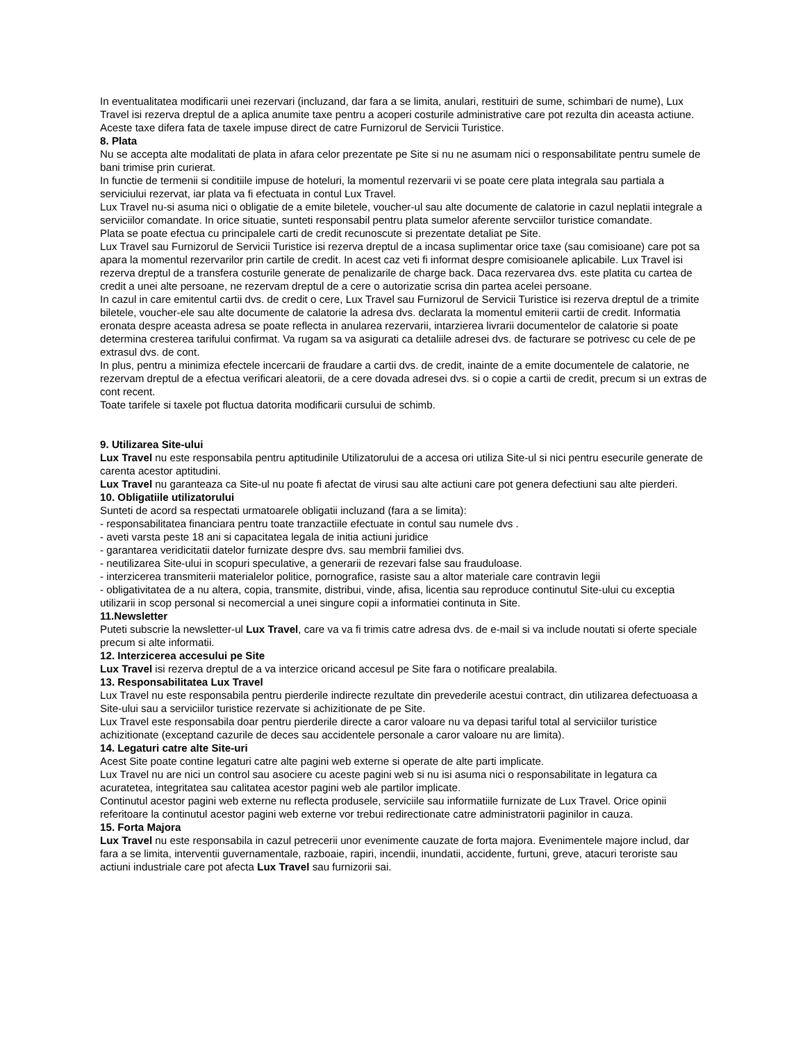In eventualitatea modificarii unei rezervari (incluzand, dar fara a se limita, anulari, restituiri de sume, schimbari de nume), Lux Travel isi rezerva dreptul de a aplica anumite taxe pentru a acoperi costurile administrative care pot rezulta din aceasta actiune. Aceste taxe difera fata de taxele impuse direct de catre Furnizorul de Servicii Turistice.
8. Plata
Nu se accepta alte modalitati de plata in afara celor prezentate pe Site si nu ne asumam nici o responsabilitate pentru sumele de bani trimise prin curierat.
In functie de termenii si conditiile impuse de hoteluri, la momentul rezervarii vi se poate cere plata integrala sau partiala a serviciului rezervat, iar plata va fi efectuata in contul Lux Travel.
Lux Travel nu-si asuma nici o obligatie de a emite biletele, voucher-ul sau alte documente de calatorie in cazul neplatii integrale a serviciilor comandate. In orice situatie, sunteti responsabil pentru plata sumelor aferente servciilor turistice comandate.
Plata se poate efectua cu principalele carti de credit recunoscute si prezentate detaliat pe Site.
Lux Travel sau Furnizorul de Servicii Turistice isi rezerva dreptul de a incasa suplimentar orice taxe (sau comisioane) care pot sa apara la momentul rezervarilor prin cartile de credit. In acest caz veti fi informat despre comisioanele aplicabile. Lux Travel isi rezerva dreptul de a transfera costurile generate de penalizarile de charge back. Daca rezervarea dvs. este platita cu cartea de credit a unei alte persoane, ne rezervam dreptul de a cere o autorizatie scrisa din partea acelei persoane.
In cazul in care emitentul cartii dvs. de credit o cere, Lux Travel sau Furnizorul de Servicii Turistice isi rezerva dreptul de a trimite biletele, voucher-ele sau alte documente de calatorie la adresa dvs. declarata la momentul emiterii cartii de credit. Informatia eronata despre aceasta adresa se poate reflecta in anularea rezervarii, intarzierea livrarii documentelor de calatorie si poate determina cresterea tarifului confirmat. Va rugam sa va asigurati ca detaliile adresei dvs. de facturare se potrivesc cu cele de pe extrasul dvs. de cont.
In plus, pentru a minimiza efectele incercarii de fraudare a cartii dvs. de credit, inainte de a emite documentele de calatorie, ne rezervam dreptul de a efectua verificari aleatorii, de a cere dovada adresei dvs. si o copie a cartii de credit, precum si un extras de cont recent.
Toate tarifele si taxele pot fluctua datorita modificarii cursului de schimb.
9. Utilizarea Site-ului
Lux Travel nu este responsabila pentru aptitudinile Utilizatorului de a accesa ori utiliza Site-ul si nici pentru esecurile generate de carenta acestor aptitudini.
Lux Travel nu garanteaza ca Site-ul nu poate fi afectat de virusi sau alte actiuni care pot genera defectiuni sau alte pierderi.
10. Obligatiile utilizatorului
Sunteti de acord sa respectati urmatoarele obligatii incluzand (fara a se limita):
- responsabilitatea financiara pentru toate tranzactiile efectuate in contul sau numele dvs .
- aveti varsta peste 18 ani si capacitatea legala de initia actiuni juridice
- garantarea veridicitatii datelor furnizate despre dvs. sau membrii familiei dvs.
- neutilizarea Site-ului in scopuri speculative, a generarii de rezevari false sau frauduloase.
- interzicerea transmiterii materialelor politice, pornografice, rasiste sau a altor materiale care contravin legii
- obligativitatea de a nu altera, copia, transmite, distribui, vinde, afisa, licentia sau reproduce continutul Site-ului cu exceptia utilizarii in scop personal si necomercial a unei singure copii a informatiei continuta in Site.
11.Newsletter
Puteti subscrie la newsletter-ul Lux Travel, care va va fi trimis catre adresa dvs. de e-mail si va include noutati si oferte speciale precum si alte informatii.
12. Interzicerea accesului pe Site
Lux Travel isi rezerva dreptul de a va interzice oricand accesul pe Site fara o notificare prealabila.
13. Responsabilitatea Lux Travel
Lux Travel nu este responsabila pentru pierderile indirecte rezultate din prevederile acestui contract, din utilizarea defectuoasa a Site-ului sau a serviciilor turistice rezervate si achizitionate de pe Site.
Lux Travel este responsabila doar pentru pierderile directe a caror valoare nu va depasi tariful total al serviciilor turistice achizitionate (exceptand cazurile de deces sau accidentele personale a caror valoare nu are limita).
14. Legaturi catre alte Site-uri
Acest Site poate contine legaturi catre alte pagini web externe si operate de alte parti implicate.
Lux Travel nu are nici un control sau asociere cu aceste pagini web si nu isi asuma nici o responsabilitate in legatura ca acuratetea, integritatea sau calitatea acestor pagini web ale partilor implicate.
Continutul acestor pagini web externe nu reflecta produsele, serviciile sau informatiile furnizate de Lux Travel. Orice opinii referitoare la continutul acestor pagini web externe vor trebui redirectionate catre administratorii paginilor in cauza.
15. Forta Majora
Lux Travel nu este responsabila in cazul petrecerii unor evenimente cauzate de forta majora. Evenimentele majore includ, dar fara a se limita, interventii guvernamentale, razboaie, rapiri, incendii, inundatii, accidente, furtuni, greve, atacuri teroriste sau actiuni industriale care pot afecta Lux Travel sau furnizorii sai.